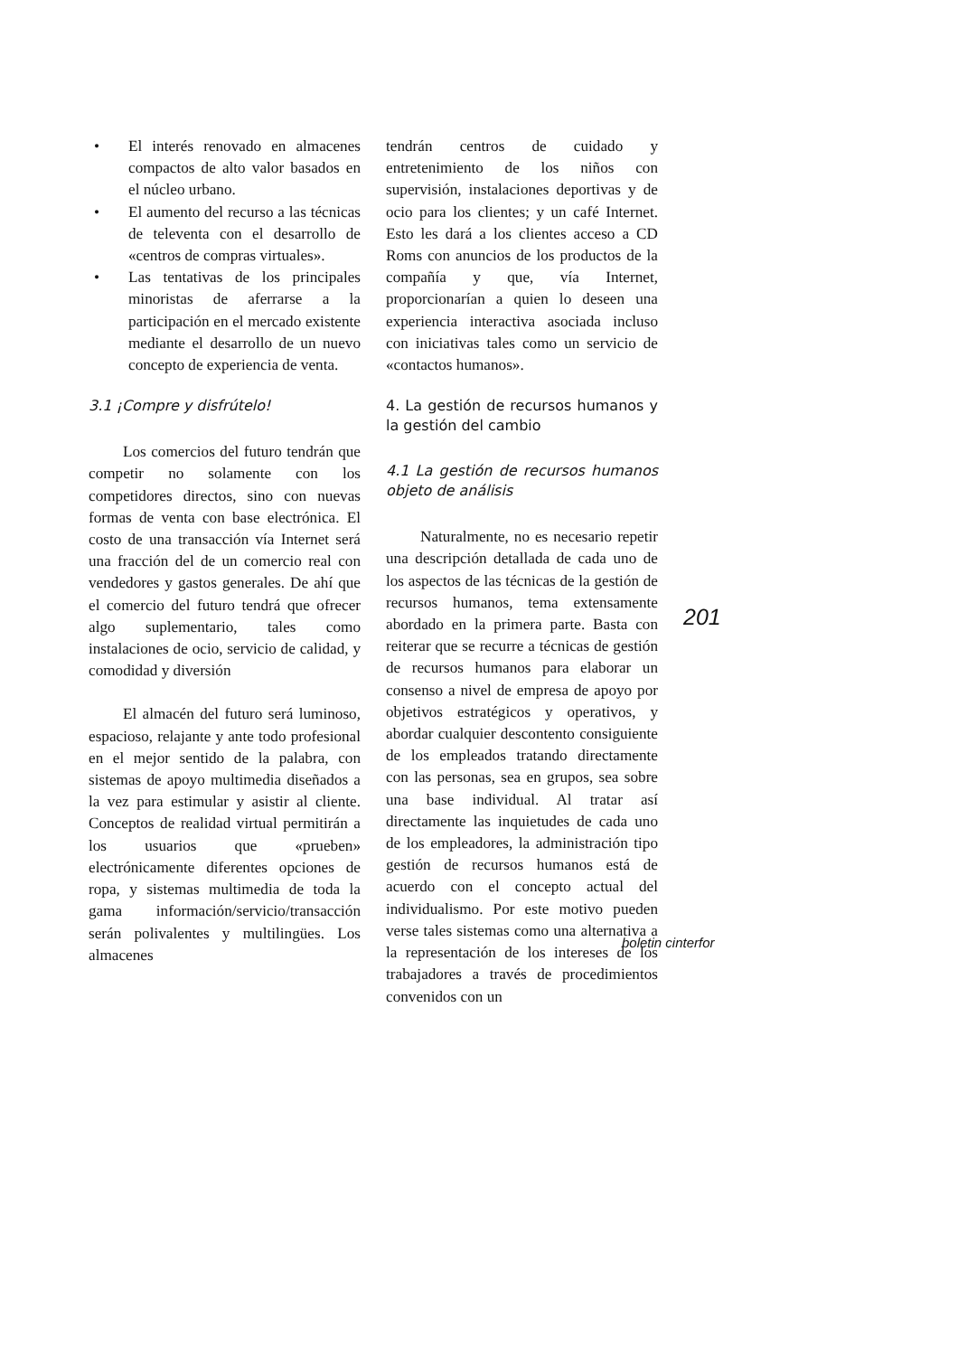• El interés renovado en almacenes compactos de alto valor basados en el núcleo urbano.
• El aumento del recurso a las técnicas de televenta con el desarrollo de «centros de compras virtuales».
• Las tentativas de los principales minoristas de aferrarse a la participación en el mercado existente mediante el desarrollo de un nuevo concepto de experiencia de venta.
3.1 ¡Compre y disfrútelo!
Los comercios del futuro tendrán que competir no solamente con los competidores directos, sino con nuevas formas de venta con base electrónica. El costo de una transacción vía Internet será una fracción del de un comercio real con vendedores y gastos generales. De ahí que el comercio del futuro tendrá que ofrecer algo suplementario, tales como instalaciones de ocio, servicio de calidad, y comodidad y diversión
El almacén del futuro será luminoso, espacioso, relajante y ante todo profesional en el mejor sentido de la palabra, con sistemas de apoyo multimedia diseñados a la vez para estimular y asistir al cliente. Conceptos de realidad virtual permitirán a los usuarios que «prueben» electrónicamente diferentes opciones de ropa, y sistemas multimedia de toda la gama información/servicio/transacción serán polivalentes y multilingües. Los almacenes
tendrán centros de cuidado y entretenimiento de los niños con supervisión, instalaciones deportivas y de ocio para los clientes; y un café Internet. Esto les dará a los clientes acceso a CD Roms con anuncios de los productos de la compañía y que, vía Internet, proporcionarían a quien lo deseen una experiencia interactiva asociada incluso con iniciativas tales como un servicio de «contactos humanos».
4. La gestión de recursos humanos y la gestión del cambio
4.1 La gestión de recursos humanos objeto de análisis
Naturalmente, no es necesario repetir una descripción detallada de cada uno de los aspectos de las técnicas de la gestión de recursos humanos, tema extensamente abordado en la primera parte. Basta con reiterar que se recurre a técnicas de gestión de recursos humanos para elaborar un consenso a nivel de empresa de apoyo por objetivos estratégicos y operativos, y abordar cualquier descontento consiguiente de los empleados tratando directamente con las personas, sea en grupos, sea sobre una base individual. Al tratar así directamente las inquietudes de cada uno de los empleadores, la administración tipo gestión de recursos humanos está de acuerdo con el concepto actual del individualismo. Por este motivo pueden verse tales sistemas como una alternativa a la representación de los intereses de los trabajadores a través de procedimientos convenidos con un
201
boletin cinterfor